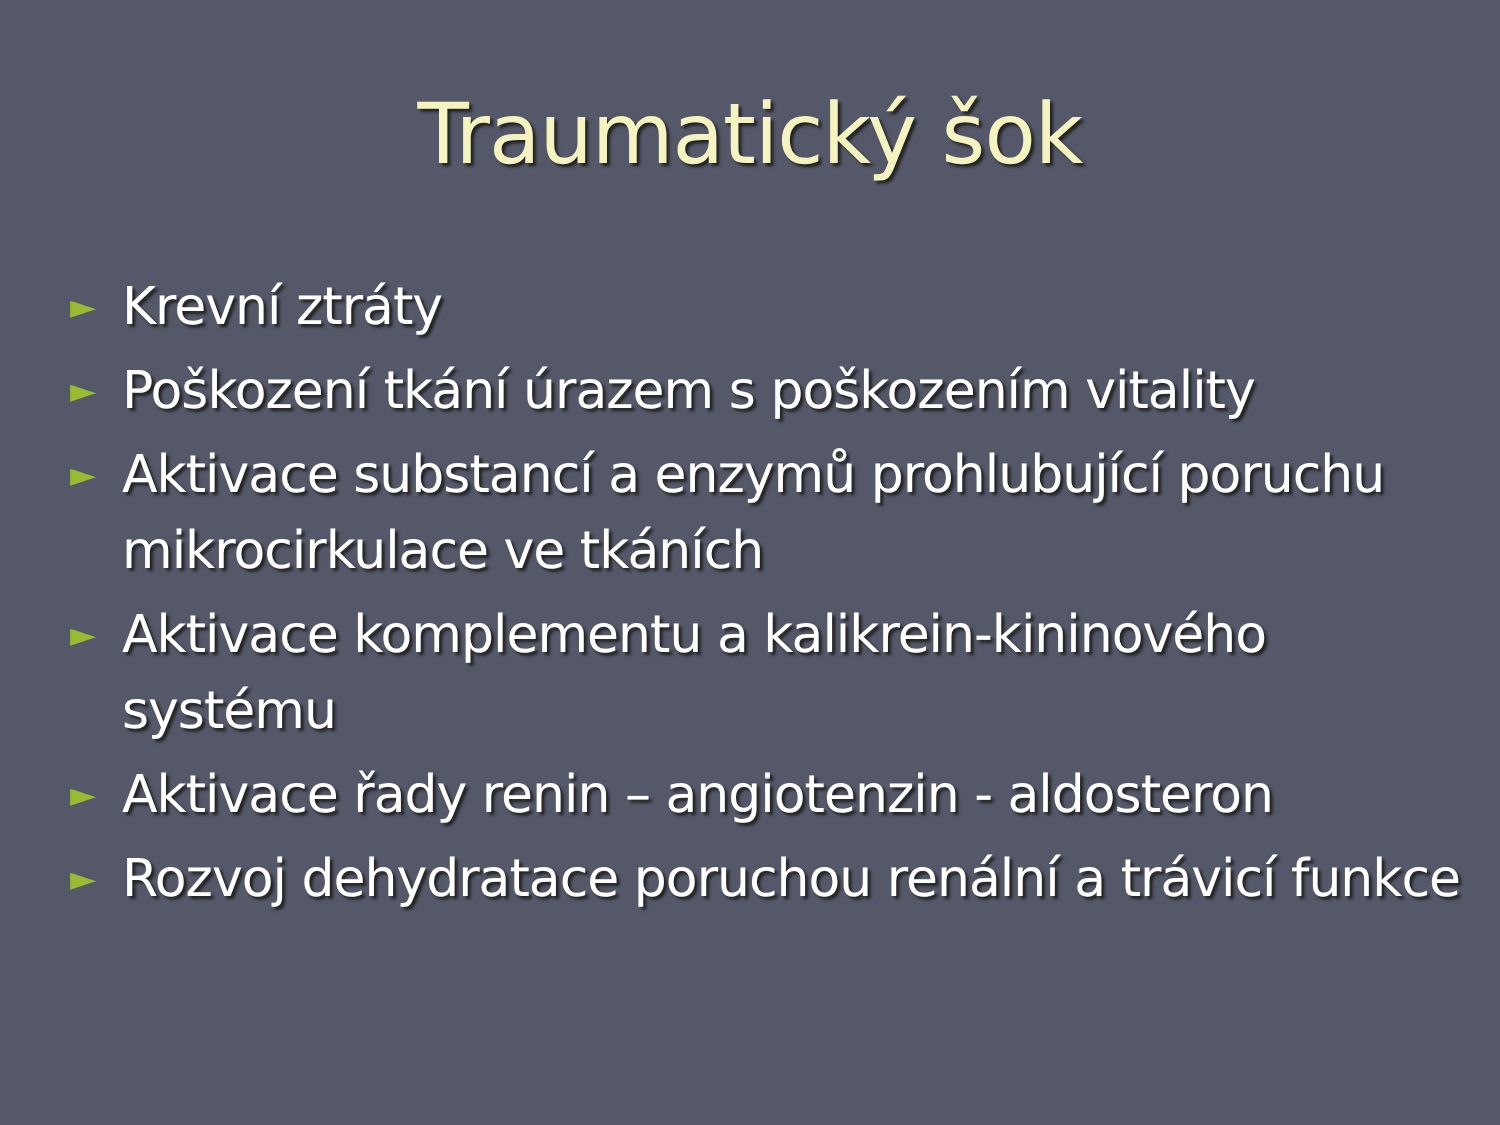Traumatický šok
► Krevní ztráty
► Poškození tkání úrazem s poškozením vitality
► Aktivace substancí a enzymů prohlubující poruchu mikrocirkulace ve tkáních
► Aktivace komplementu a kalikrein-kininového systému
► Aktivace řady renin – angiotenzin - aldosteron
► Rozvoj dehydratace poruchou renální a trávicí funkce